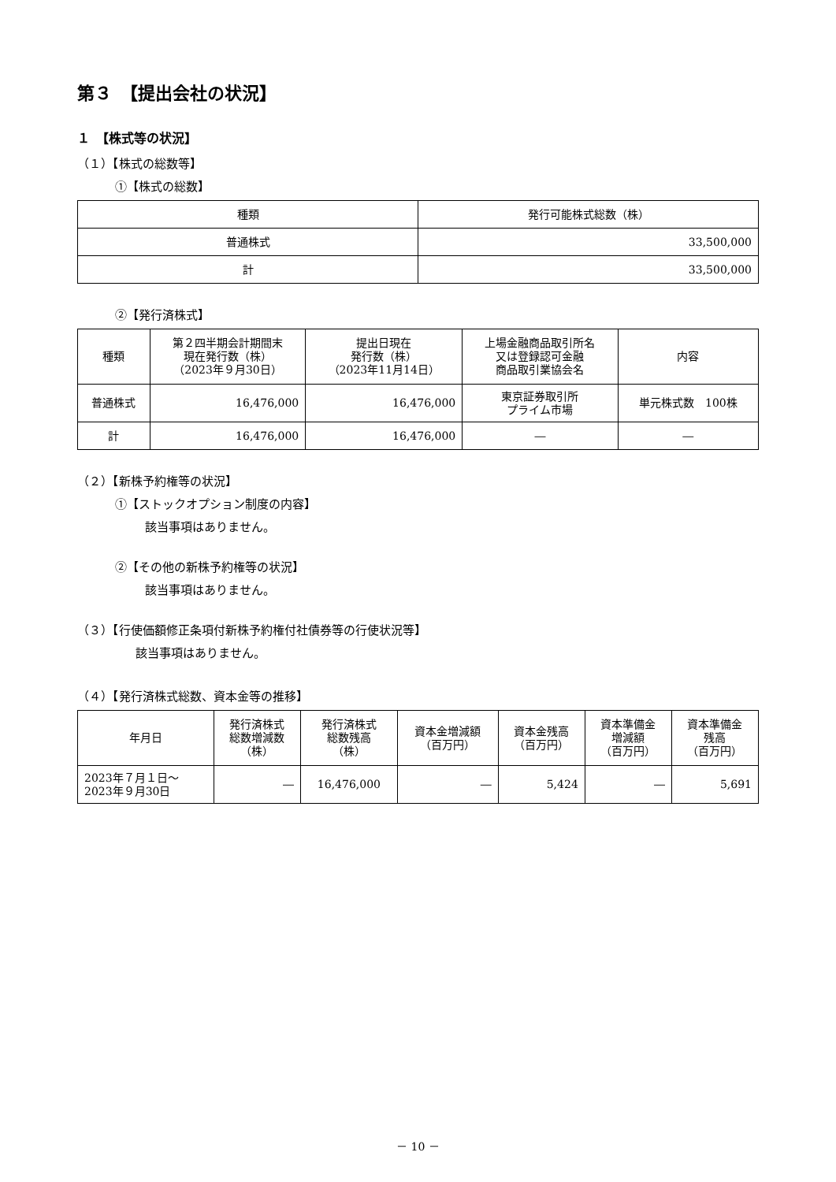第３　【提出会社の状況】
１　【株式等の状況】
（１）【株式の総数等】
①【株式の総数】
| 種類 | 発行可能株式総数（株） |
| --- | --- |
| 普通株式 | 33,500,000 |
| 計 | 33,500,000 |
②【発行済株式】
| 種類 | 第２四半期会計期間末 現在発行数（株） （2023年９月30日） | 提出日現在 発行数（株） （2023年11月14日） | 上場金融商品取引所名 又は登録認可金融 商品取引業協会名 | 内容 |
| --- | --- | --- | --- | --- |
| 普通株式 | 16,476,000 | 16,476,000 | 東京証券取引所 プライム市場 | 単元株式数 100株 |
| 計 | 16,476,000 | 16,476,000 | ― | ― |
（２）【新株予約権等の状況】
①【ストックオプション制度の内容】
該当事項はありません。
②【その他の新株予約権等の状況】
該当事項はありません。
（３）【行使価額修正条項付新株予約権付社債券等の行使状況等】
該当事項はありません。
（４）【発行済株式総数、資本金等の推移】
| 年月日 | 発行済株式 総数増減数 （株） | 発行済株式 総数残高 （株） | 資本金増減額 （百万円） | 資本金残高 （百万円） | 資本準備金 増減額 （百万円） | 資本準備金 残高 （百万円） |
| --- | --- | --- | --- | --- | --- | --- |
| 2023年７月１日～ 2023年９月30日 | ― | 16,476,000 | ― | 5,424 | ― | 5,691 |
－ 10 －